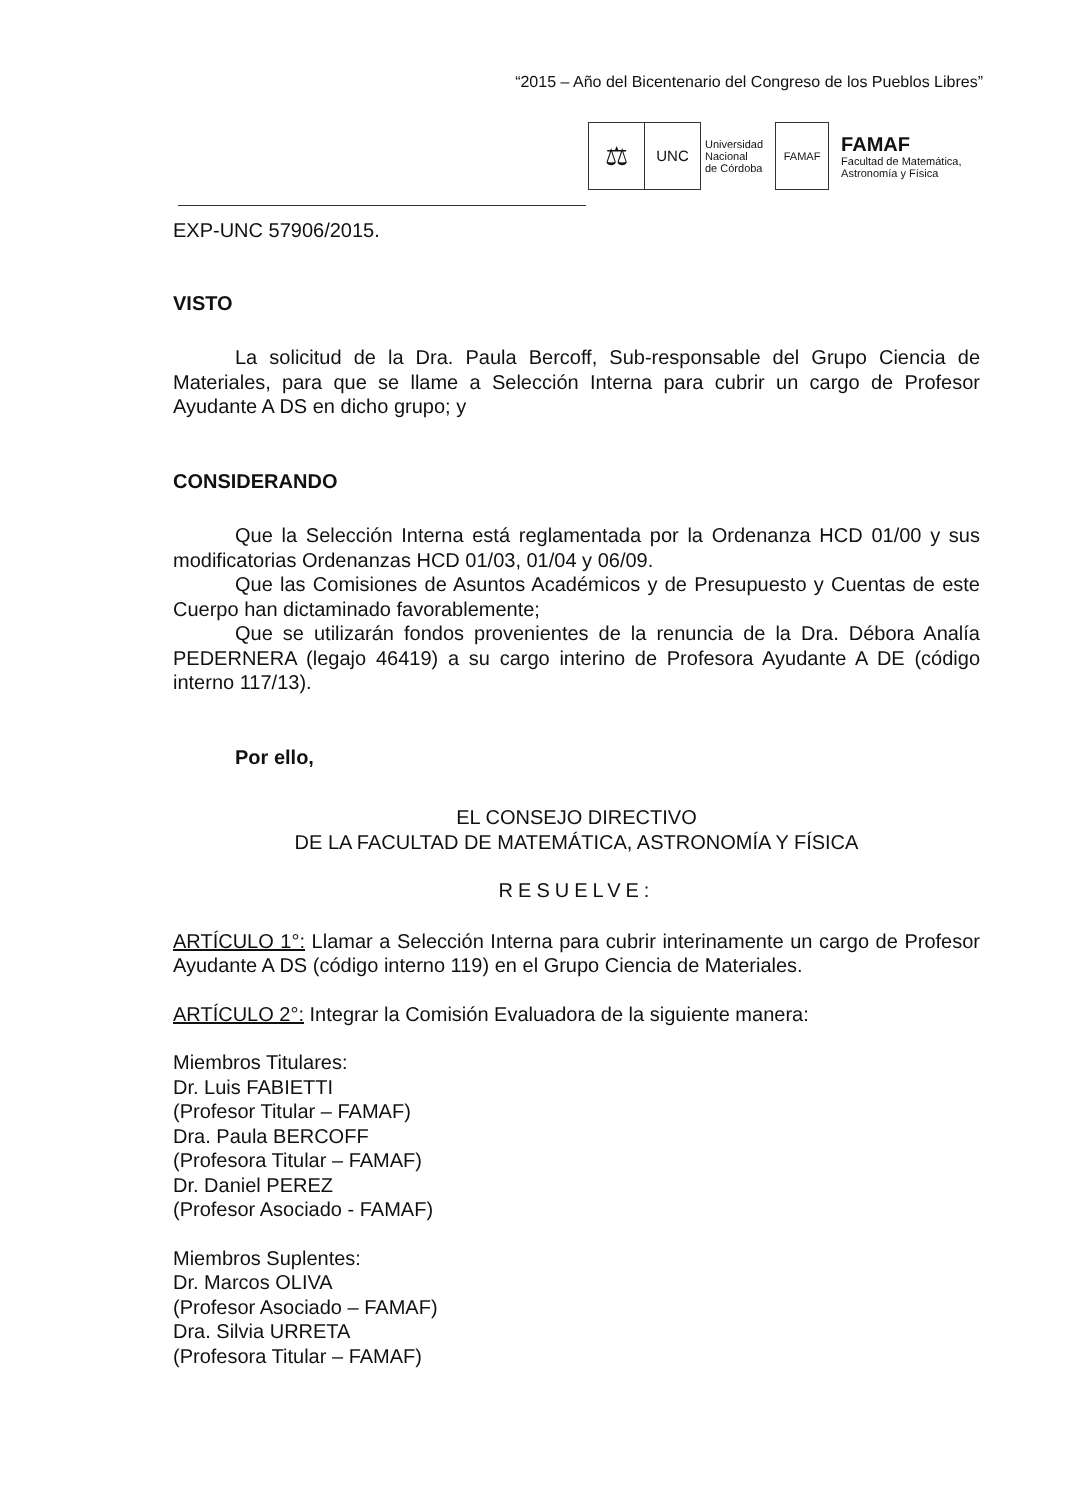“2015 – Año del Bicentenario del Congreso de los Pueblos Libres”
⚖
UNC
Universidad
Nacional
de Córdoba
FAMAF
FAMAF
Facultad de Matemática,
Astronomía y Física
EXP-UNC 57906/2015.
VISTO
La solicitud de la Dra. Paula Bercoff, Sub-responsable del Grupo Ciencia de Materiales, para que se llame a Selección Interna para cubrir un cargo de Profesor Ayudante A DS en dicho grupo; y
CONSIDERANDO
Que la Selección Interna está reglamentada por la Ordenanza HCD 01/00 y sus modificatorias Ordenanzas HCD 01/03, 01/04 y 06/09.
Que las Comisiones de Asuntos Académicos y de Presupuesto y Cuentas de este Cuerpo han dictaminado favorablemente;
Que se utilizarán fondos provenientes de la renuncia de la Dra. Débora Analía PEDERNERA (legajo 46419) a su cargo interino de Profesora Ayudante A DE (código interno 117/13).
Por ello,
EL CONSEJO DIRECTIVO
DE LA FACULTAD DE MATEMÁTICA, ASTRONOMÍA Y FÍSICA
RESUELVE:
ARTÍCULO 1°: Llamar a Selección Interna para cubrir interinamente un cargo de Profesor Ayudante A DS (código interno 119) en el Grupo Ciencia de Materiales.
ARTÍCULO 2°: Integrar la Comisión Evaluadora de la siguiente manera:
Miembros Titulares:
Dr. Luis FABIETTI
(Profesor Titular – FAMAF)
Dra. Paula BERCOFF
(Profesora Titular – FAMAF)
Dr. Daniel PEREZ
(Profesor Asociado - FAMAF)
Miembros Suplentes:
Dr. Marcos OLIVA
(Profesor Asociado – FAMAF)
Dra. Silvia URRETA
(Profesora Titular – FAMAF)